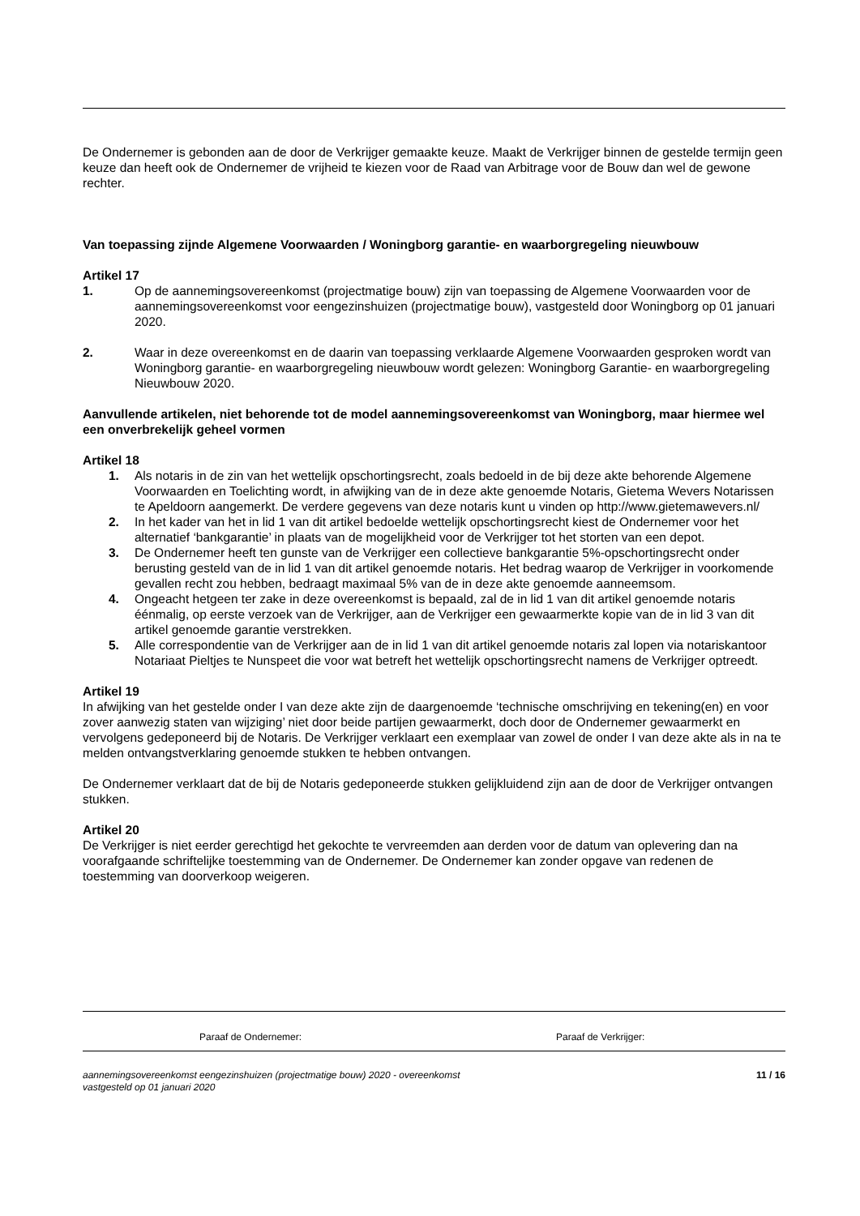De Ondernemer is gebonden aan de door de Verkrijger gemaakte keuze. Maakt de Verkrijger binnen de gestelde termijn geen keuze dan heeft ook de Ondernemer de vrijheid te kiezen voor de Raad van Arbitrage voor de Bouw dan wel de gewone rechter.
Van toepassing zijnde Algemene Voorwaarden / Woningborg garantie- en waarborgregeling nieuwbouw
Artikel 17
1. Op de aannemingsovereenkomst (projectmatige bouw) zijn van toepassing de Algemene Voorwaarden voor de aannemingsovereenkomst voor eengezinshuizen (projectmatige bouw), vastgesteld door Woningborg op 01 januari 2020.
2. Waar in deze overeenkomst en de daarin van toepassing verklaarde Algemene Voorwaarden gesproken wordt van Woningborg garantie- en waarborgregeling nieuwbouw wordt gelezen: Woningborg Garantie- en waarborgregeling Nieuwbouw 2020.
Aanvullende artikelen, niet behorende tot de model aannemingsovereenkomst van Woningborg, maar hiermee wel een onverbrekelijk geheel vormen
Artikel 18
1. Als notaris in de zin van het wettelijk opschortingsrecht, zoals bedoeld in de bij deze akte behorende Algemene Voorwaarden en Toelichting wordt, in afwijking van de in deze akte genoemde Notaris, Gietema Wevers Notarissen te Apeldoorn aangemerkt. De verdere gegevens van deze notaris kunt u vinden op http://www.gietemawevers.nl/
2. In het kader van het in lid 1 van dit artikel bedoelde wettelijk opschortingsrecht kiest de Ondernemer voor het alternatief ‘bankgarantie’ in plaats van de mogelijkheid voor de Verkrijger tot het storten van een depot.
3. De Ondernemer heeft ten gunste van de Verkrijger een collectieve bankgarantie 5%-opschortingsrecht onder berusting gesteld van de in lid 1 van dit artikel genoemde notaris. Het bedrag waarop de Verkrijger in voorkomende gevallen recht zou hebben, bedraagt maximaal 5% van de in deze akte genoemde aanneemsom.
4. Ongeacht hetgeen ter zake in deze overeenkomst is bepaald, zal de in lid 1 van dit artikel genoemde notaris éénmalig, op eerste verzoek van de Verkrijger, aan de Verkrijger een gewaarmerkte kopie van de in lid 3 van dit artikel genoemde garantie verstrekken.
5. Alle correspondentie van de Verkrijger aan de in lid 1 van dit artikel genoemde notaris zal lopen via notariskantoor Notariaat Pieltjes te Nunspeet die voor wat betreft het wettelijk opschortingsrecht namens de Verkrijger optreedt.
Artikel 19
In afwijking van het gestelde onder I van deze akte zijn de daargenoemde ‘technische omschrijving en tekening(en) en voor zover aanwezig staten van wijziging’ niet door beide partijen gewaarmerkt, doch door de Ondernemer gewaarmerkt en vervolgens gedeponeerd bij de Notaris. De Verkrijger verklaart een exemplaar van zowel de onder I van deze akte als in na te melden ontvangstverklaring genoemde stukken te hebben ontvangen.
De Ondernemer verklaart dat de bij de Notaris gedeponeerde stukken gelijkluidend zijn aan de door de Verkrijger ontvangen stukken.
Artikel 20
De Verkrijger is niet eerder gerechtigd het gekochte te vervreemden aan derden voor de datum van oplevering dan na voorafgaande schriftelijke toestemming van de Ondernemer. De Ondernemer kan zonder opgave van redenen de toestemming van doorverkoop weigeren.
Paraaf de Ondernemer: Paraaf de Verkrijger:
aannemingsovereenkomst eengezinshuizen (projectmatige bouw) 2020 - overeenkomst
vastgesteld op 01 januari 2020 11 / 16